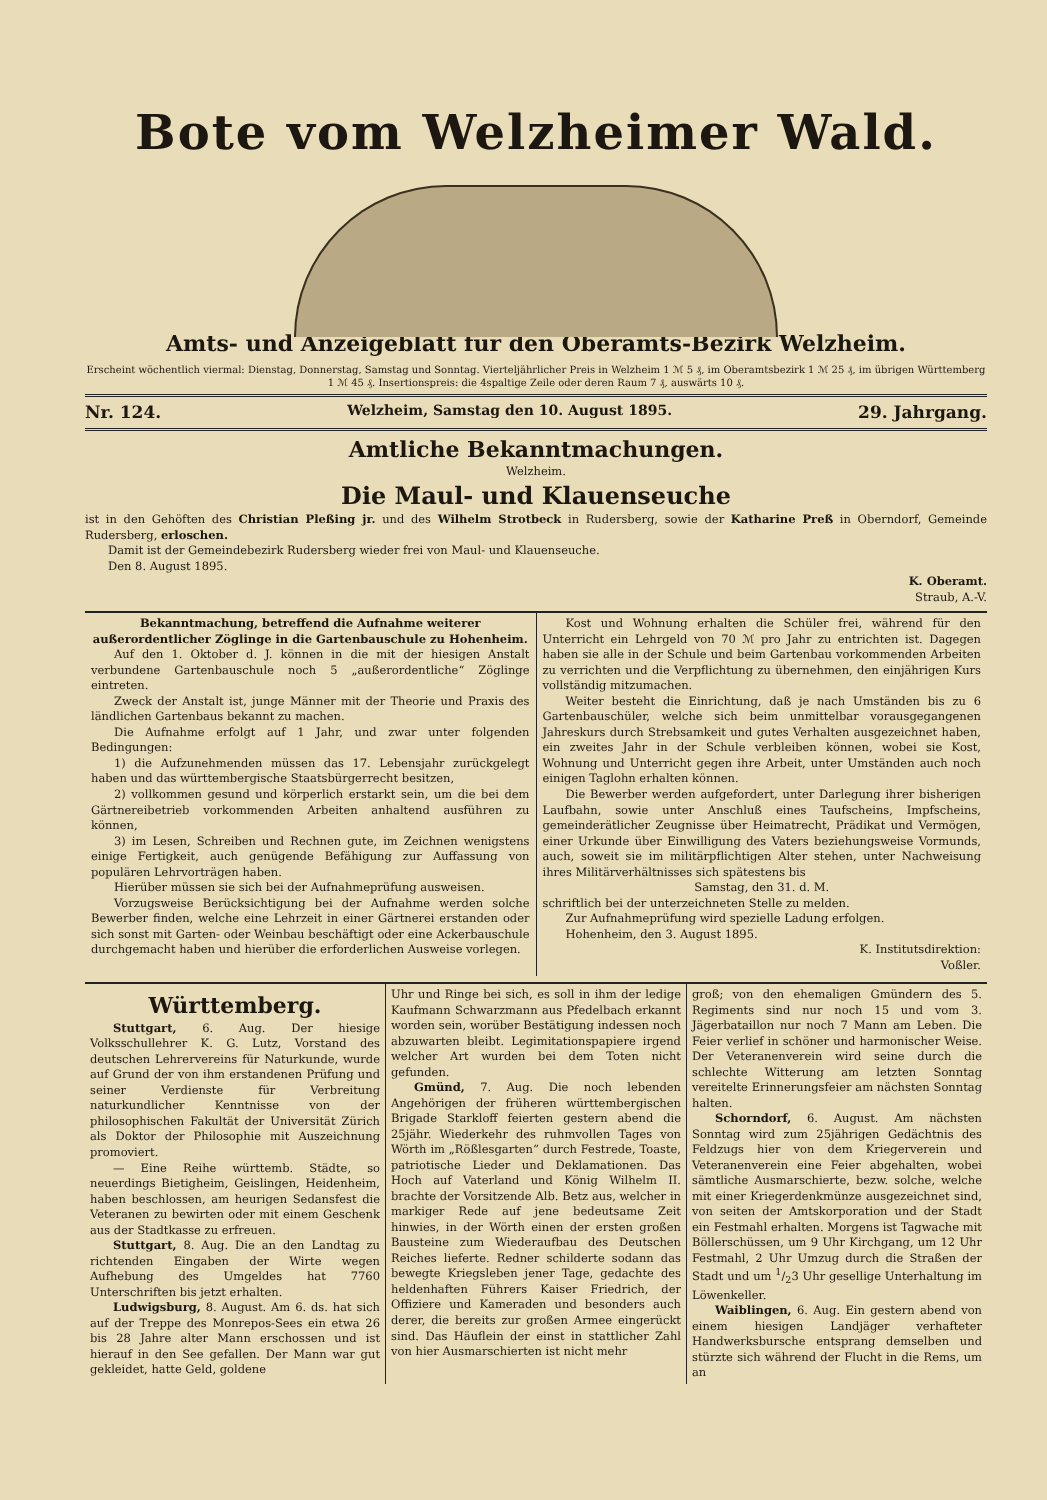Bote vom Welzheimer Wald.
Amts- und Anzeigeblatt für den Oberamts-Bezirk Welzheim.
Erscheint wöchentlich viermal: Dienstag, Donnerstag, Samstag und Sonntag. Vierteljährlicher Preis in Welzheim 1 ℳ 5 ₰, im Oberamtsbezirk 1 ℳ 25 ₰, im übrigen Württemberg 1 ℳ 45 ₰. Insertionspreis: die 4spaltige Zeile oder deren Raum 7 ₰, auswärts 10 ₰.
Nr. 124. Welzheim, Samstag den 10. August 1895. 29. Jahrgang.
Amtliche Bekanntmachungen.
Welzheim.
Die Maul- und Klauenseuche
ist in den Gehöften des Christian Pleßing jr. und des Wilhelm Strotbeck in Rudersberg, sowie der Katharine Preß in Oberndorf, Gemeinde Rudersberg, erloschen.
Damit ist der Gemeindebezirk Rudersberg wieder frei von Maul- und Klauenseuche.
Den 8. August 1895.
K. Oberamt.
Straub, A.-V.
Bekanntmachung, betreffend die Aufnahme weiterer außerordentlicher Zöglinge in die Gartenbauschule zu Hohenheim.
Auf den 1. Oktober d. J. können in die mit der hiesigen Anstalt verbundene Gartenbauschule noch 5 „außerordentliche“ Zöglinge eintreten.
Zweck der Anstalt ist, junge Männer mit der Theorie und Praxis des ländlichen Gartenbaus bekannt zu machen.
Die Aufnahme erfolgt auf 1 Jahr, und zwar unter folgenden Bedingungen:
1) die Aufzunehmenden müssen das 17. Lebensjahr zurückgelegt haben und das württembergische Staatsbürgerrecht besitzen,
2) vollkommen gesund und körperlich erstarkt sein, um die bei dem Gärtnereibetrieb vorkommenden Arbeiten anhaltend ausführen zu können,
3) im Lesen, Schreiben und Rechnen gute, im Zeichnen wenigstens einige Fertigkeit, auch genügende Befähigung zur Auffassung von populären Lehrvorträgen haben.
Hierüber müssen sie sich bei der Aufnahmeprüfung ausweisen.
Vorzugsweise Berücksichtigung bei der Aufnahme werden solche Bewerber finden, welche eine Lehrzeit in einer Gärtnerei erstanden oder sich sonst mit Garten- oder Weinbau beschäftigt oder eine Ackerbauschule durchgemacht haben und hierüber die erforderlichen Ausweise vorlegen.
Kost und Wohnung erhalten die Schüler frei, während für den Unterricht ein Lehrgeld von 70 ℳ pro Jahr zu entrichten ist. Dagegen haben sie alle in der Schule und beim Gartenbau vorkommenden Arbeiten zu verrichten und die Verpflichtung zu übernehmen, den einjährigen Kurs vollständig mitzumachen.
Weiter besteht die Einrichtung, daß je nach Umständen bis zu 6 Gartenbauschüler, welche sich beim unmittelbar vorausgegangenen Jahreskurs durch Strebsamkeit und gutes Verhalten ausgezeichnet haben, ein zweites Jahr in der Schule verbleiben können, wobei sie Kost, Wohnung und Unterricht gegen ihre Arbeit, unter Umständen auch noch einigen Taglohn erhalten können.
Die Bewerber werden aufgefordert, unter Darlegung ihrer bisherigen Laufbahn, sowie unter Anschluß eines Taufscheins, Impfscheins, gemeinderätlicher Zeugnisse über Heimatrecht, Prädikat und Vermögen, einer Urkunde über Einwilligung des Vaters beziehungsweise Vormunds, auch, soweit sie im militärpflichtigen Alter stehen, unter Nachweisung ihres Militärverhältnisses sich spätestens bis
Samstag, den 31. d. M.
schriftlich bei der unterzeichneten Stelle zu melden.
Zur Aufnahmeprüfung wird spezielle Ladung erfolgen.
Hohenheim, den 3. August 1895.
K. Institutsdirektion:
Voßler.
Württemberg.
Stuttgart, 6. Aug. Der hiesige Volksschullehrer K. G. Lutz, Vorstand des deutschen Lehrervereins für Naturkunde, wurde auf Grund der von ihm erstandenen Prüfung und seiner Verdienste für Verbreitung naturkundlicher Kenntnisse von der philosophischen Fakultät der Universität Zürich als Doktor der Philosophie mit Auszeichnung promoviert.
— Eine Reihe württemb. Städte, so neuerdings Bietigheim, Geislingen, Heidenheim, haben beschlossen, am heurigen Sedansfest die Veteranen zu bewirten oder mit einem Geschenk aus der Stadtkasse zu erfreuen.
Stuttgart, 8. Aug. Die an den Landtag zu richtenden Eingaben der Wirte wegen Aufhebung des Umgeldes hat 7760 Unterschriften bis jetzt erhalten.
Ludwigsburg, 8. August. Am 6. ds. hat sich auf der Treppe des Monrepos-Sees ein etwa 26 bis 28 Jahre alter Mann erschossen und ist hierauf in den See gefallen. Der Mann war gut gekleidet, hatte Geld, goldene
Uhr und Ringe bei sich, es soll in ihm der ledige Kaufmann Schwarzmann aus Pfedelbach erkannt worden sein, worüber Bestätigung indessen noch abzuwarten bleibt. Legimitationspapiere irgend welcher Art wurden bei dem Toten nicht gefunden.
Gmünd, 7. Aug. Die noch lebenden Angehörigen der früheren württembergischen Brigade Starkloff feierten gestern abend die 25jähr. Wiederkehr des ruhmvollen Tages von Wörth im „Rößlesgarten“ durch Festrede, Toaste, patriotische Lieder und Deklamationen. Das Hoch auf Vaterland und König Wilhelm II. brachte der Vorsitzende Alb. Betz aus, welcher in markiger Rede auf jene bedeutsame Zeit hinwies, in der Wörth einen der ersten großen Bausteine zum Wiederaufbau des Deutschen Reiches lieferte. Redner schilderte sodann das bewegte Kriegsleben jener Tage, gedachte des heldenhaften Führers Kaiser Friedrich, der Offiziere und Kameraden und besonders auch derer, die bereits zur großen Armee eingerückt sind. Das Häuflein der einst in stattlicher Zahl von hier Ausmarschierten ist nicht mehr
groß; von den ehemaligen Gmündern des 5. Regiments sind nur noch 15 und vom 3. Jägerbataillon nur noch 7 Mann am Leben. Die Feier verlief in schöner und harmonischer Weise. Der Veteranenverein wird seine durch die schlechte Witterung am letzten Sonntag vereitelte Erinnerungsfeier am nächsten Sonntag halten.
Schorndorf, 6. August. Am nächsten Sonntag wird zum 25jährigen Gedächtnis des Feldzugs hier von dem Kriegerverein und Veteranenverein eine Feier abgehalten, wobei sämtliche Ausmarschierte, bezw. solche, welche mit einer Kriegerdenkmünze ausgezeichnet sind, von seiten der Amtskorporation und der Stadt ein Festmahl erhalten. Morgens ist Tagwache mit Böllerschüssen, um 9 Uhr Kirchgang, um 12 Uhr Festmahl, 2 Uhr Umzug durch die Straßen der Stadt und um 1/23 Uhr gesellige Unterhaltung im Löwenkeller.
Waiblingen, 6. Aug. Ein gestern abend von einem hiesigen Landjäger verhafteter Handwerksbursche entsprang demselben und stürzte sich während der Flucht in die Rems, um an